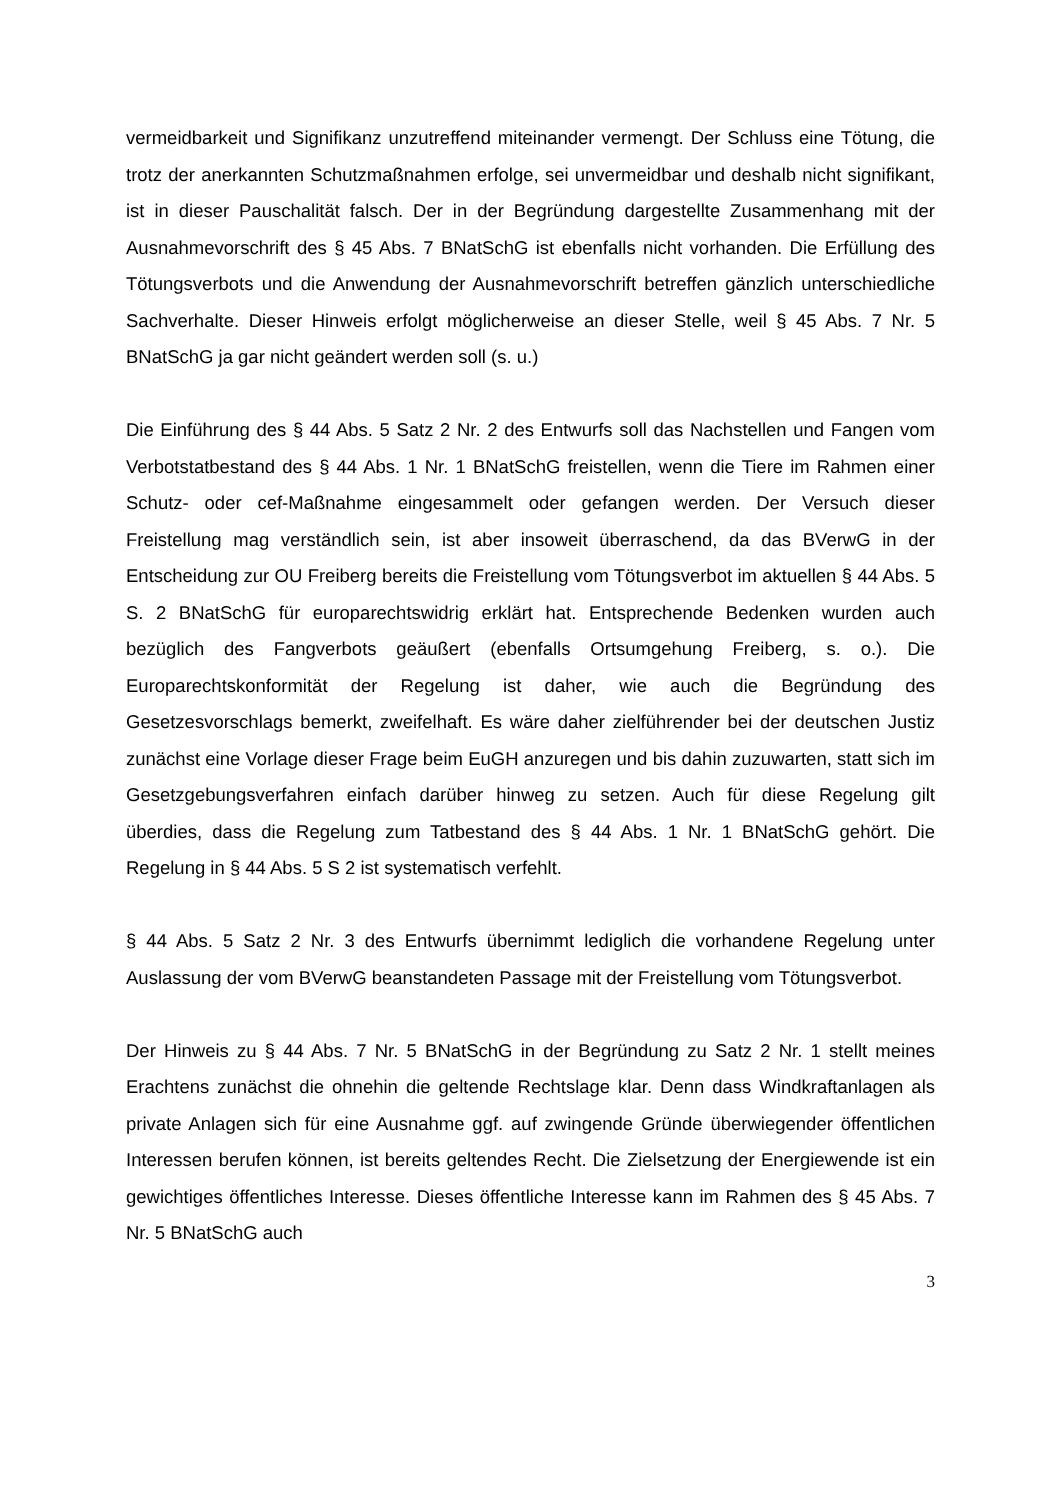vermeidbarkeit und Signifikanz unzutreffend miteinander vermengt. Der Schluss eine Tötung, die trotz der anerkannten Schutzmaßnahmen erfolge, sei unvermeidbar und deshalb nicht signifikant, ist in dieser Pauschalität falsch. Der in der Begründung dargestellte Zusammenhang mit der Ausnahmevorschrift des § 45 Abs. 7 BNatSchG ist ebenfalls nicht vorhanden. Die Erfüllung des Tötungsverbots und die Anwendung der Ausnahmevorschrift betreffen gänzlich unterschiedliche Sachverhalte. Dieser Hinweis erfolgt möglicherweise an dieser Stelle, weil § 45 Abs. 7 Nr. 5 BNatSchG ja gar nicht geändert werden soll (s. u.)
Die Einführung des § 44 Abs. 5 Satz 2 Nr. 2 des Entwurfs soll das Nachstellen und Fangen vom Verbotstatbestand des § 44 Abs. 1 Nr. 1 BNatSchG freistellen, wenn die Tiere im Rahmen einer Schutz- oder cef-Maßnahme eingesammelt oder gefangen werden. Der Versuch dieser Freistellung mag verständlich sein, ist aber insoweit überraschend, da das BVerwG in der Entscheidung zur OU Freiberg bereits die Freistellung vom Tötungsverbot im aktuellen § 44 Abs. 5 S. 2 BNatSchG für europarechtswidrig erklärt hat. Entsprechende Bedenken wurden auch bezüglich des Fangverbots geäußert (ebenfalls Ortsumgehung Freiberg, s. o.). Die Europarechtskonformität der Regelung ist daher, wie auch die Begründung des Gesetzesvorschlags bemerkt, zweifelhaft. Es wäre daher zielführender bei der deutschen Justiz zunächst eine Vorlage dieser Frage beim EuGH anzuregen und bis dahin zuzuwarten, statt sich im Gesetzgebungsverfahren einfach darüber hinweg zu setzen. Auch für diese Regelung gilt überdies, dass die Regelung zum Tatbestand des § 44 Abs. 1 Nr. 1 BNatSchG gehört. Die Regelung in § 44 Abs. 5 S 2 ist systematisch verfehlt.
§ 44 Abs. 5 Satz 2 Nr. 3 des Entwurfs übernimmt lediglich die vorhandene Regelung unter Auslassung der vom BVerwG beanstandeten Passage mit der Freistellung vom Tötungsverbot.
Der Hinweis zu § 44 Abs. 7 Nr. 5 BNatSchG in der Begründung zu Satz 2 Nr. 1 stellt meines Erachtens zunächst die ohnehin die geltende Rechtslage klar. Denn dass Windkraftanlagen als private Anlagen sich für eine Ausnahme ggf. auf zwingende Gründe überwiegender öffentlichen Interessen berufen können, ist bereits geltendes Recht. Die Zielsetzung der Energiewende ist ein gewichtiges öffentliches Interesse. Dieses öffentliche Interesse kann im Rahmen des § 45 Abs. 7 Nr. 5 BNatSchG auch
3